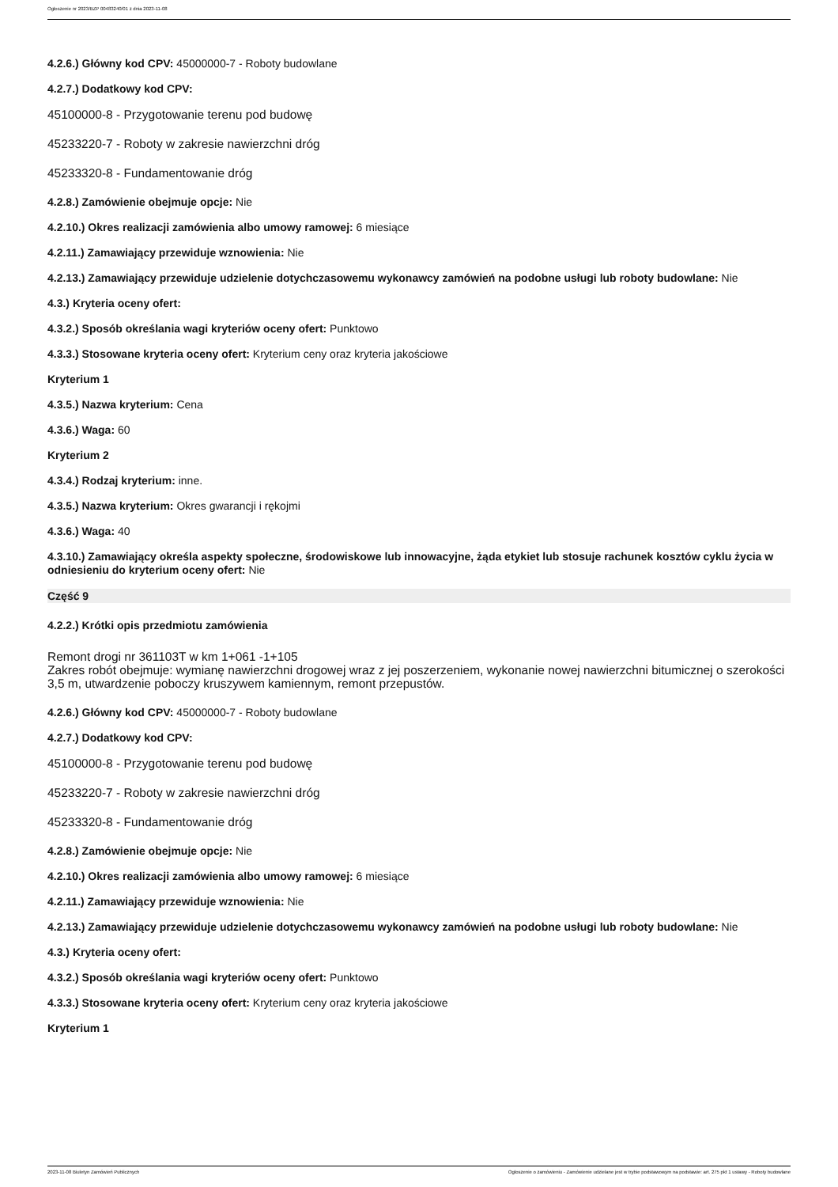Ogłoszenie nr 2023/BZP 00483240/01 z dnia 2023-11-08
4.2.6.) Główny kod CPV: 45000000-7 - Roboty budowlane
4.2.7.) Dodatkowy kod CPV:
45100000-8 - Przygotowanie terenu pod budowę
45233220-7 - Roboty w zakresie nawierzchni dróg
45233320-8 - Fundamentowanie dróg
4.2.8.) Zamówienie obejmuje opcje: Nie
4.2.10.) Okres realizacji zamówienia albo umowy ramowej: 6 miesiące
4.2.11.) Zamawiający przewiduje wznowienia: Nie
4.2.13.) Zamawiający przewiduje udzielenie dotychczasowemu wykonawcy zamówień na podobne usługi lub roboty budowlane: Nie
4.3.) Kryteria oceny ofert:
4.3.2.) Sposób określania wagi kryteriów oceny ofert: Punktowo
4.3.3.) Stosowane kryteria oceny ofert: Kryterium ceny oraz kryteria jakościowe
Kryterium 1
4.3.5.) Nazwa kryterium: Cena
4.3.6.) Waga: 60
Kryterium 2
4.3.4.) Rodzaj kryterium: inne.
4.3.5.) Nazwa kryterium: Okres gwarancji i rękojmi
4.3.6.) Waga: 40
4.3.10.) Zamawiający określa aspekty społeczne, środowiskowe lub innowacyjne, żąda etykiet lub stosuje rachunek kosztów cyklu życia w odniesieniu do kryterium oceny ofert: Nie
Część 9
4.2.2.) Krótki opis przedmiotu zamówienia
Remont drogi nr 361103T w km 1+061 -1+105
Zakres robót obejmuje: wymianę nawierzchni drogowej wraz z jej poszerzeniem, wykonanie nowej nawierzchni bitumicznej o szerokości 3,5 m, utwardzenie poboczy kruszywem kamiennym, remont przepustów.
4.2.6.) Główny kod CPV: 45000000-7 - Roboty budowlane
4.2.7.) Dodatkowy kod CPV:
45100000-8 - Przygotowanie terenu pod budowę
45233220-7 - Roboty w zakresie nawierzchni dróg
45233320-8 - Fundamentowanie dróg
4.2.8.) Zamówienie obejmuje opcje: Nie
4.2.10.) Okres realizacji zamówienia albo umowy ramowej: 6 miesiące
4.2.11.) Zamawiający przewiduje wznowienia: Nie
4.2.13.) Zamawiający przewiduje udzielenie dotychczasowemu wykonawcy zamówień na podobne usługi lub roboty budowlane: Nie
4.3.) Kryteria oceny ofert:
4.3.2.) Sposób określania wagi kryteriów oceny ofert: Punktowo
4.3.3.) Stosowane kryteria oceny ofert: Kryterium ceny oraz kryteria jakościowe
Kryterium 1
2023-11-08 Biuletyn Zamówień Publicznych Ogłoszenie o zamówieniu - Zamówienie udzielane jest w trybie podstawowym na podstawie: art. 275 pkt 1 ustawy - Roboty budowlane